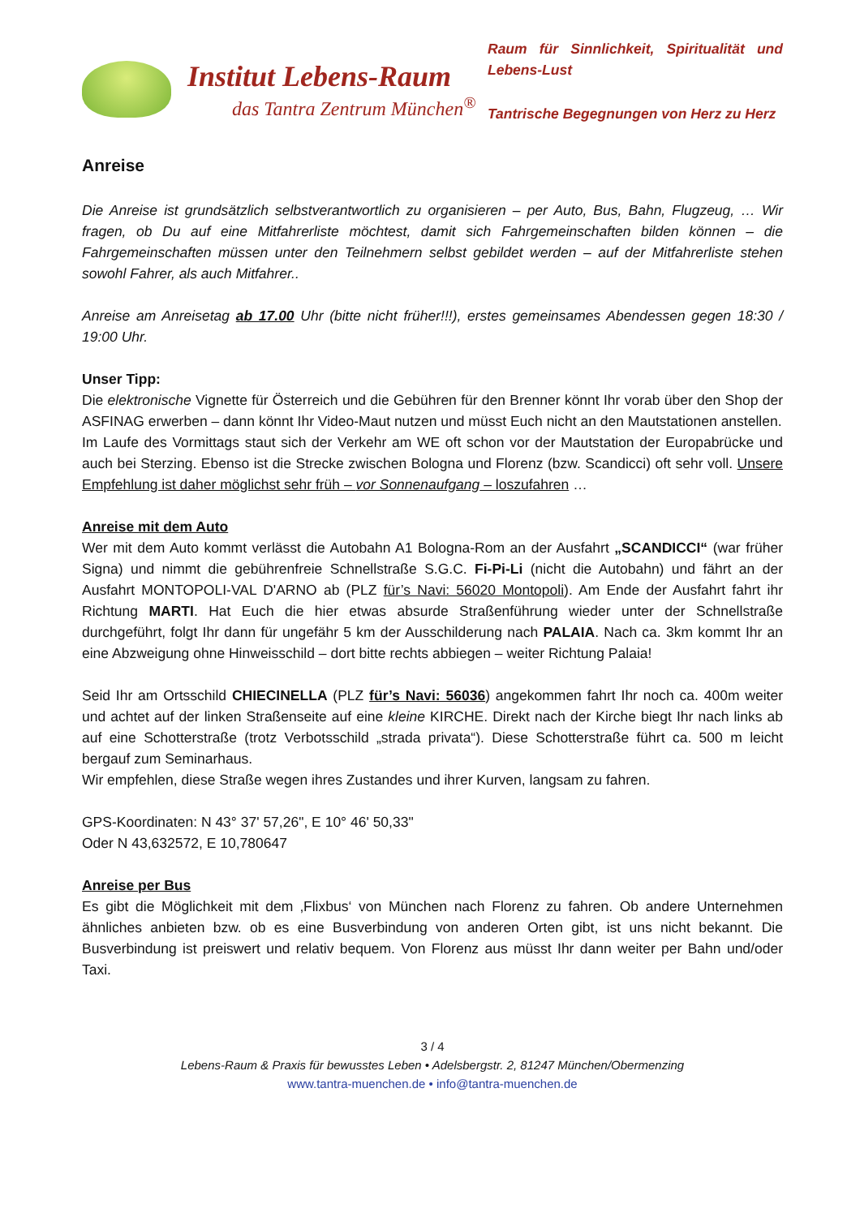Institut Lebens-Raum
das Tantra Zentrum München<sup>®</sup>
Raum für Sinnlichkeit, Spiritualität und Lebens-Lust
Tantrische Begegnungen von Herz zu Herz
Anreise
Die Anreise ist grundsätzlich selbstverantwortlich zu organisieren – per Auto, Bus, Bahn, Flugzeug, … Wir fragen, ob Du auf eine Mitfahrerliste möchtest, damit sich Fahrgemeinschaften bilden können – die Fahrgemeinschaften müssen unter den Teilnehmern selbst gebildet werden – auf der Mitfahrerliste stehen sowohl Fahrer, als auch Mitfahrer..
Anreise am Anreisetag ab 17.00 Uhr (bitte nicht früher!!!), erstes gemeinsames Abendessen gegen 18:30 / 19:00 Uhr.
Unser Tipp:
Die elektronische Vignette für Österreich und die Gebühren für den Brenner könnt Ihr vorab über den Shop der ASFINAG erwerben – dann könnt Ihr Video-Maut nutzen und müsst Euch nicht an den Mautstationen anstellen.
Im Laufe des Vormittags staut sich der Verkehr am WE oft schon vor der Mautstation der Europabrücke und auch bei Sterzing. Ebenso ist die Strecke zwischen Bologna und Florenz (bzw. Scandicci) oft sehr voll. Unsere Empfehlung ist daher möglichst sehr früh – vor Sonnenaufgang – loszufahren …
Anreise mit dem Auto
Wer mit dem Auto kommt verlässt die Autobahn A1 Bologna-Rom an der Ausfahrt „SCANDICCI“ (war früher Signa) und nimmt die gebührenfreie Schnellstraße S.G.C. Fi-Pi-Li (nicht die Autobahn) und fährt an der Ausfahrt MONTOPOLI-VAL D'ARNO ab (PLZ für’s Navi: 56020 Montopoli). Am Ende der Ausfahrt fahrt ihr Richtung MARTI. Hat Euch die hier etwas absurde Straßenführung wieder unter der Schnellstraße durchgeführt, folgt Ihr dann für ungefähr 5 km der Ausschilderung nach PALAIA. Nach ca. 3km kommt Ihr an eine Abzweigung ohne Hinweisschild – dort bitte rechts abbiegen – weiter Richtung Palaia!
Seid Ihr am Ortsschild CHIECINELLA (PLZ für’s Navi: 56036) angekommen fahrt Ihr noch ca. 400m weiter und achtet auf der linken Straßenseite auf eine kleine KIRCHE. Direkt nach der Kirche biegt Ihr nach links ab auf eine Schotterstraße (trotz Verbotsschild „strada privata“). Diese Schotterstraße führt ca. 500 m leicht bergauf zum Seminarhaus.
Wir empfehlen, diese Straße wegen ihres Zustandes und ihrer Kurven, langsam zu fahren.
GPS-Koordinaten: N 43° 37' 57,26", E 10° 46' 50,33"
Oder N 43,632572, E 10,780647
Anreise per Bus
Es gibt die Möglichkeit mit dem ‚Flixbus‘ von München nach Florenz zu fahren. Ob andere Unternehmen ähnliches anbieten bzw. ob es eine Busverbindung von anderen Orten gibt, ist uns nicht bekannt. Die Busverbindung ist preiswert und relativ bequem. Von Florenz aus müsst Ihr dann weiter per Bahn und/oder Taxi.
3 / 4
Lebens-Raum & Praxis für bewusstes Leben • Adelsbergstr. 2, 81247 München/Obermenzing
www.tantra-muenchen.de • info@tantra-muenchen.de